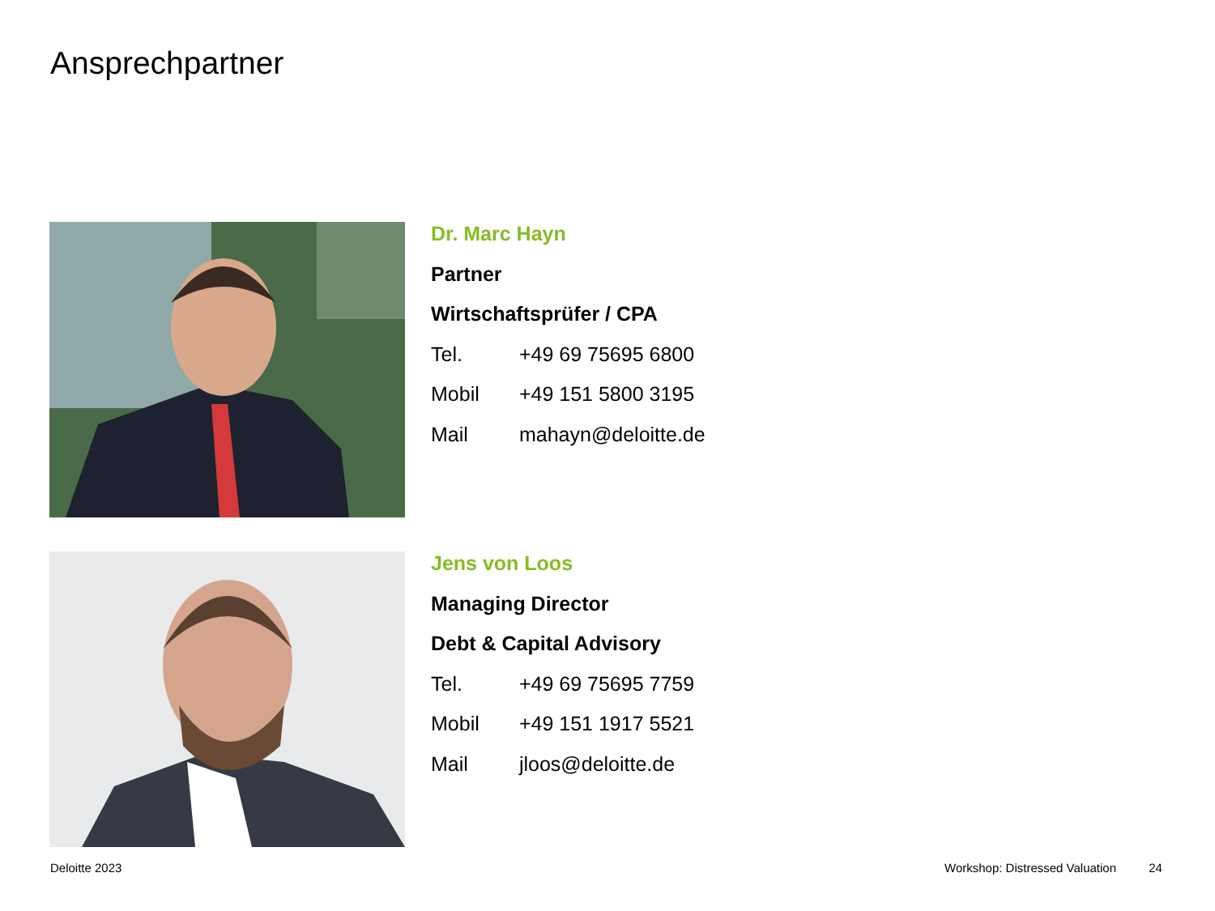Ansprechpartner
Dr. Marc Hayn
Partner
Wirtschaftsprüfer / CPA
Tel. +49 69 75695 6800
Mobil +49 151 5800 3195
Mail mahayn@deloitte.de
Jens von Loos
Managing Director
Debt & Capital Advisory
Tel. +49 69 75695 7759
Mobil +49 151 1917 5521
Mail jloos@deloitte.de
Deloitte 2023
Workshop: Distressed Valuation 24